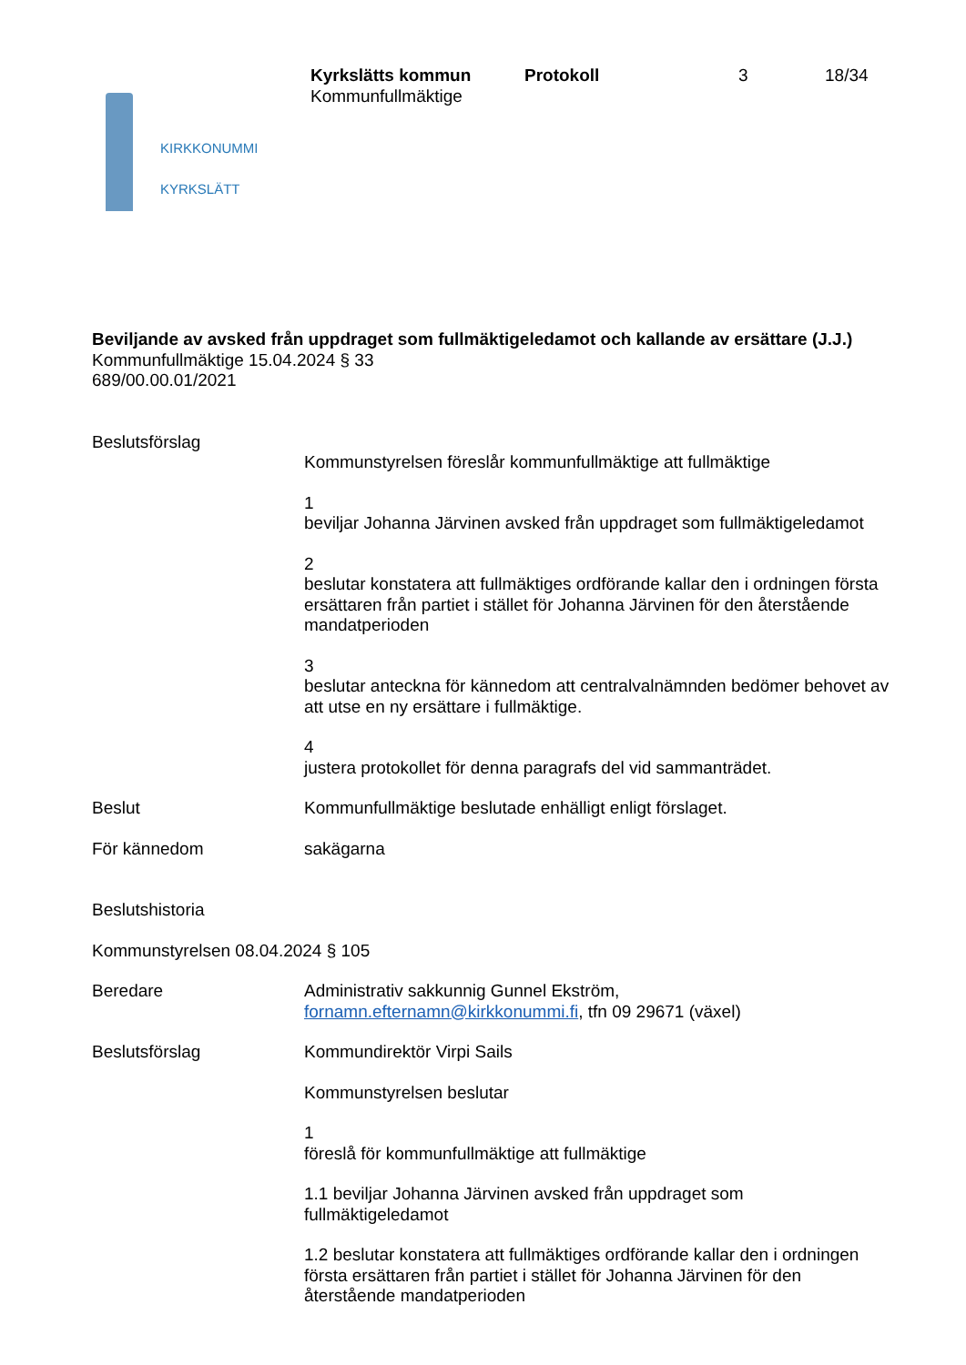KIRKKONUMMI
KYRKSLÄTT
Kyrkslätts kommun
Kommunfullmäktige
Protokoll 3 18/34
Beviljande av avsked från uppdraget som fullmäktigeledamot och kallande av ersättare (J.J.)
Kommunfullmäktige 15.04.2024 § 33
689/00.00.01/2021
Beslutsförslag
Kommunstyrelsen föreslår kommunfullmäktige att fullmäktige
1
beviljar Johanna Järvinen avsked från uppdraget som fullmäktigeledamot
2
beslutar konstatera att fullmäktiges ordförande kallar den i ordningen första ersättaren från partiet i stället för Johanna Järvinen för den återstående mandatperioden
3
beslutar anteckna för kännedom att centralvalnämnden bedömer behovet av att utse en ny ersättare i fullmäktige.
4
justera protokollet för denna paragrafs del vid sammanträdet.
Beslut Kommunfullmäktige beslutade enhälligt enligt förslaget.
För kännedom sakägarna
Beslutshistoria
Kommunstyrelsen 08.04.2024 § 105
Beredare Administrativ sakkunnig Gunnel Ekström,
fornamn.efternamn@kirkkonummi.fi, tfn 09 29671 (växel)
Beslutsförslag Kommundirektör Virpi Sails
Kommunstyrelsen beslutar
1
föreslå för kommunfullmäktige att fullmäktige
1.1 beviljar Johanna Järvinen avsked från uppdraget som
fullmäktigeledamot
1.2 beslutar konstatera att fullmäktiges ordförande kallar den i ordningen första ersättaren från partiet i stället för Johanna Järvinen för den återstående mandatperioden